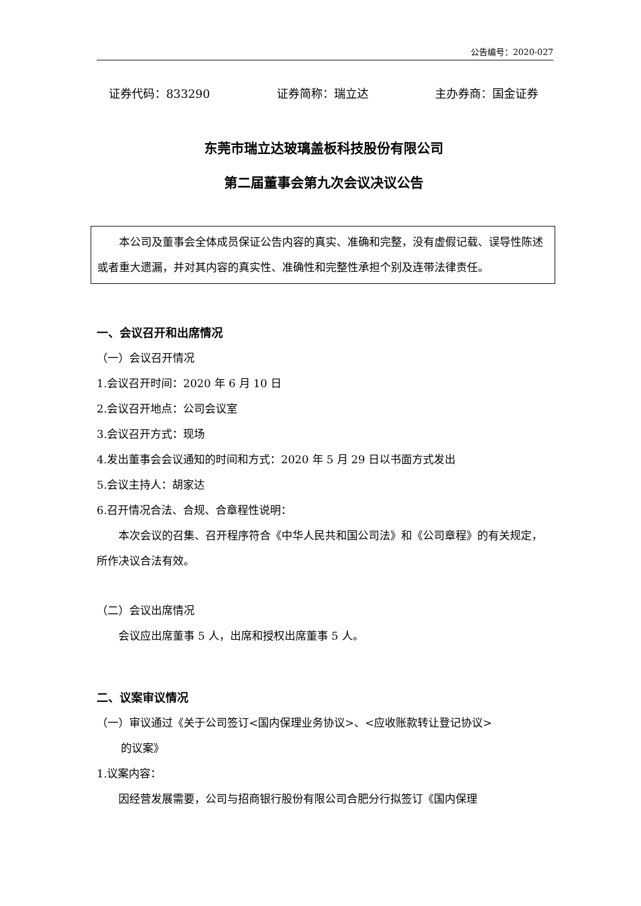公告编号：2020-027
证券代码：833290 证券简称：瑞立达 主办券商：国金证券
东莞市瑞立达玻璃盖板科技股份有限公司
第二届董事会第九次会议决议公告
本公司及董事会全体成员保证公告内容的真实、准确和完整，没有虚假记载、误导性陈述或者重大遗漏，并对其内容的真实性、准确性和完整性承担个别及连带法律责任。
一、会议召开和出席情况
（一）会议召开情况
1.会议召开时间：2020 年 6 月 10 日
2.会议召开地点：公司会议室
3.会议召开方式：现场
4.发出董事会会议通知的时间和方式：2020 年 5 月 29 日以书面方式发出
5.会议主持人：胡家达
6.召开情况合法、合规、合章程性说明：
本次会议的召集、召开程序符合《中华人民共和国公司法》和《公司章程》的有关规定，所作决议合法有效。
（二）会议出席情况
会议应出席董事 5 人，出席和授权出席董事 5 人。
二、议案审议情况
（一）审议通过《关于公司签订<国内保理业务协议>、<应收账款转让登记协议>
的议案》
1.议案内容：
因经营发展需要，公司与招商银行股份有限公司合肥分行拟签订《国内保理